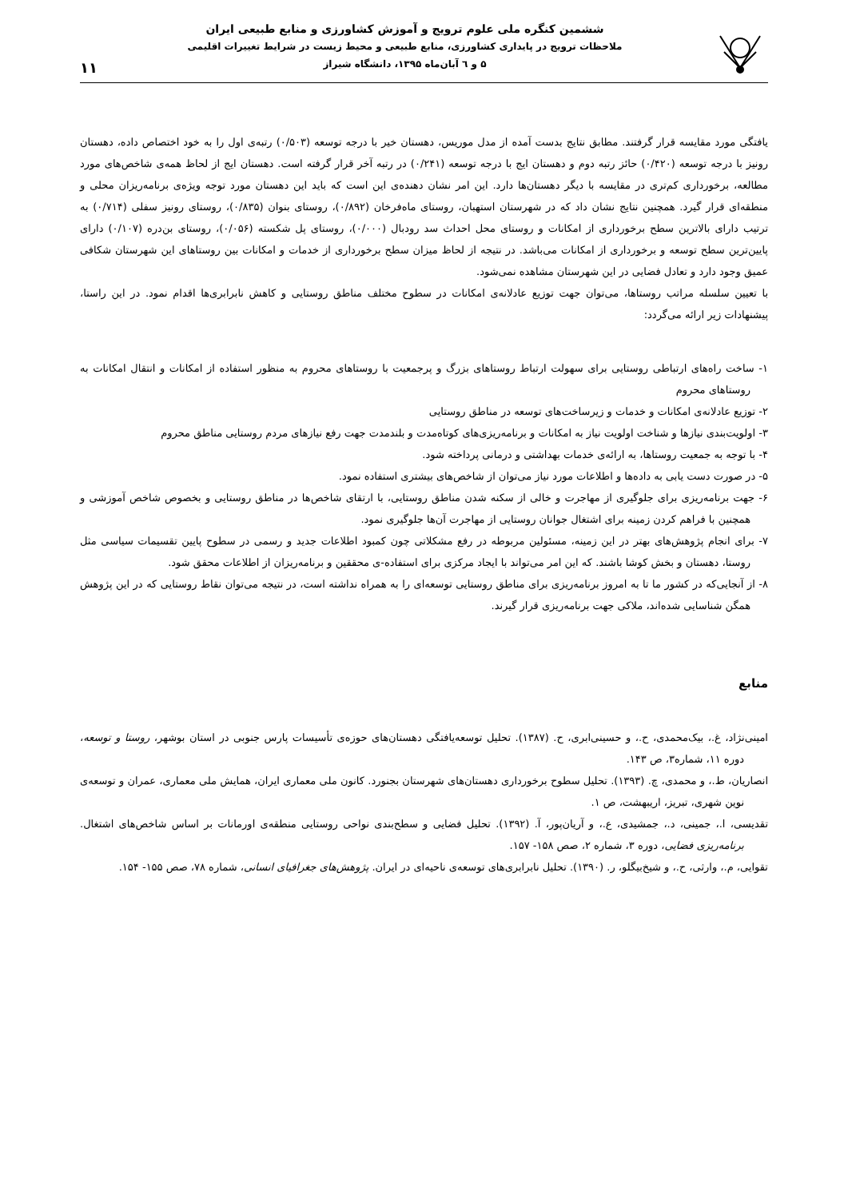ششمین کنگره ملی علوم ترویج و آموزش کشاورزی و منابع طبیعی ایران
ملاحظات ترویج در پایداری کشاورزی، منابع طبیعی و محیط زیست در شرایط تغییرات اقلیمی
۵ و ٦ آبان‌ماه ۱۳۹۵، دانشگاه شیراز
۱۱
یافتگی مورد مقایسه قرار گرفتند. مطابق نتایج بدست آمده از مدل موریس، دهستان خیر با درجه توسعه (۰/۵۰۳) رتبه‌ی اول را به خود اختصاص داده، دهستان رونیز با درجه توسعه (۰/۴۲۰) حائز رتبه دوم و دهستان ایج با درجه توسعه (۰/۲۴۱) در رتبه آخر قرار گرفته است. دهستان ایج از لحاظ همه‌ی شاخص‌های مورد مطالعه، برخورداری کم‌تری در مقایسه با دیگر دهستان‌ها دارد. این امر نشان دهنده‌ی این است که باید این دهستان مورد توجه ویژه‌ی برنامه‌ریزان محلی و منطقه‌ای قرار گیرد. همچنین نتایج نشان داد که در شهرستان استهبان، روستای ماه‌فرخان (۰/۸۹۲)، روستای بنوان (۰/۸۳۵)، روستای رونیز سفلی (۰/۷۱۴) به ترتیب دارای بالاترین سطح برخورداری از امکانات و روستای محل احداث سد رودبال (۰/۰۰۰)، روستای پل شکسته (۰/۰۵۶)، روستای بن‌دره (۰/۱۰۷) دارای پایین‌ترین سطح توسعه و برخورداری از امکانات می‌باشد. در نتیجه از لحاظ میزان سطح برخورداری از خدمات و امکانات بین روستاهای این شهرستان شکافی عمیق وجود دارد و تعادل فضایی در این شهرستان مشاهده نمی‌شود.
با تعیین سلسله مراتب روستاها، می‌توان جهت توزیع عادلانه‌ی امکانات در سطوح مختلف مناطق روستایی و کاهش نابرابری‌ها اقدام نمود. در این راستا، پیشنهادات زیر ارائه می‌گردد:
۱- ساخت راه‌های ارتباطی روستایی برای سهولت ارتباط روستاهای بزرگ و پرجمعیت با روستاهای محروم به منظور استفاده از امکانات و انتقال امکانات به روستاهای محروم
۲- توزیع عادلانه‌ی امکانات و خدمات و زیرساخت‌های توسعه در مناطق روستایی
۳- اولویت‌بندی نیازها و شناخت اولویت نیاز به امکانات و برنامه‌ریزی‌های کوتاه‌مدت و بلندمدت جهت رفع نیازهای مردم روستایی مناطق محروم
۴- با توجه به جمعیت روستاها، به ارائه‌ی خدمات بهداشتی و درمانی پرداخته شود.
۵- در صورت دست یابی به داده‌ها و اطلاعات مورد نیاز می‌توان از شاخص‌های بیشتری استفاده نمود.
۶- جهت برنامه‌ریزی برای جلوگیری از مهاجرت و خالی از سکنه شدن مناطق روستایی، با ارتقای شاخص‌ها در مناطق روستایی و بخصوص شاخص آموزشی و همچنین با فراهم کردن زمینه برای اشتغال جوانان روستایی از مهاجرت آن‌ها جلوگیری نمود.
۷- برای انجام پژوهش‌های بهتر در این زمینه، مسئولین مربوطه در رفع مشکلاتی چون کمبود اطلاعات جدید و رسمی در سطوح پایین تقسیمات سیاسی مثل روستا، دهستان و بخش کوشا باشند. که این امر می‌تواند با ایجاد مرکزی برای استفاده-ی محققین و برنامه‌ریزان از اطلاعات محقق شود.
۸- از آنجایی‌که در کشور ما تا به امروز برنامه‌ریزی برای مناطق روستایی توسعه‌ای را به همراه نداشته است، در نتیجه می‌توان نقاط روستایی که در این پژوهش همگن شناسایی شده‌اند، ملاکی جهت برنامه‌ریزی قرار گیرند.
منابع
امینی‌نژاد، غ.، بیک‌محمدی، ح.، و حسینی‌ابری، ح. (۱۳۸۷). تحلیل توسعه‌یافتگی دهستان‌های حوزه‌ی تأسیسات پارس جنوبی در استان بوشهر، روستا و توسعه، دوره ۱۱، شماره۳، ص ۱۴۳.
انصاریان، ط.، و محمدی، چ. (۱۳۹۳). تحلیل سطوح برخورداری دهستان‌های شهرستان بجنورد. کانون ملی معماری ایران، همایش ملی معماری، عمران و توسعه‌ی نوین شهری، تبریز، اریبهشت، ص ۱.
تقدیسی، ا.، جمینی، د.، جمشیدی، ع.، و آریان‌پور، آ. (۱۳۹۲). تحلیل فضایی و سطح‌بندی نواحی روستایی منطقه‌ی اورمانات بر اساس شاخص‌های اشتغال. برنامه‌ریزی فضایی، دوره ۳، شماره ۲، صص ۱۵۸- ۱۵۷.
تقوایی، م.، وارثی، ح.، و شیخ‌بیگلو، ر. (۱۳۹۰). تحلیل نابرابری‌های توسعه‌ی ناحیه‌ای در ایران. پژوهش‌های جغرافیای انسانی، شماره ۷۸، صص ۱۵۵- ۱۵۴.